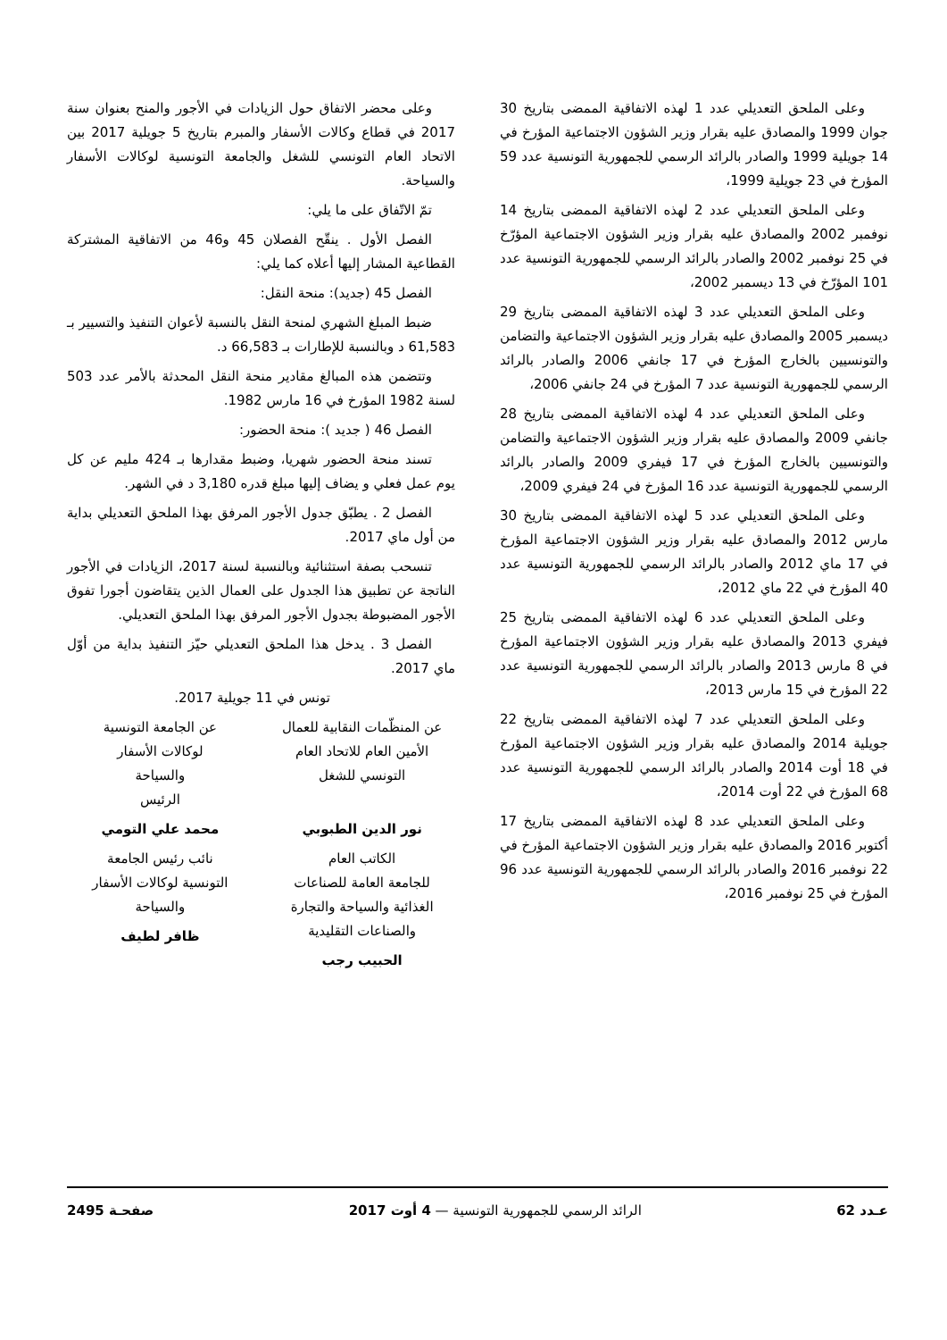وعلى الملحق التعديلي عدد 1 لهذه الاتفاقية الممضى بتاريخ 30 جوان 1999 والمصادق عليه بقرار وزير الشؤون الاجتماعية المؤرخ في 14 جويلية 1999 والصادر بالرائد الرسمي للجمهورية التونسية عدد 59 المؤرخ في 23 جويلية 1999،
وعلى الملحق التعديلي عدد 2 لهذه الاتفاقية الممضى بتاريخ 14 نوفمبر 2002 والمصادق عليه بقرار وزير الشؤون الاجتماعية المؤرّخ في 25 نوفمبر 2002 والصادر بالرائد الرسمي للجمهورية التونسية عدد 101 المؤرّخ في 13 ديسمبر 2002،
وعلى الملحق التعديلي عدد 3 لهذه الاتفاقية الممضى بتاريخ 29 ديسمبر 2005 والمصادق عليه بقرار وزير الشؤون الاجتماعية والتضامن والتونسيين بالخارج المؤرخ في 17 جانفي 2006 والصادر بالرائد الرسمي للجمهورية التونسية عدد 7 المؤرخ في 24 جانفي 2006،
وعلى الملحق التعديلي عدد 4 لهذه الاتفاقية الممضى بتاريخ 28 جانفي 2009 والمصادق عليه بقرار وزير الشؤون الاجتماعية والتضامن والتونسيين بالخارج المؤرخ في 17 فيفري 2009 والصادر بالرائد الرسمي للجمهورية التونسية عدد 16 المؤرخ في 24 فيفري 2009،
وعلى الملحق التعديلي عدد 5 لهذه الاتفاقية الممضى بتاريخ 30 مارس 2012 والمصادق عليه بقرار وزير الشؤون الاجتماعية المؤرخ في 17 ماي 2012 والصادر بالرائد الرسمي للجمهورية التونسية عدد 40 المؤرخ في 22 ماي 2012،
وعلى الملحق التعديلي عدد 6 لهذه الاتفاقية الممضى بتاريخ 25 فيفري 2013 والمصادق عليه بقرار وزير الشؤون الاجتماعية المؤرخ في 8 مارس 2013 والصادر بالرائد الرسمي للجمهورية التونسية عدد 22 المؤرخ في 15 مارس 2013،
وعلى الملحق التعديلي عدد 7 لهذه الاتفاقية الممضى بتاريخ 22 جويلية 2014 والمصادق عليه بقرار وزير الشؤون الاجتماعية المؤرخ في 18 أوت 2014 والصادر بالرائد الرسمي للجمهورية التونسية عدد 68 المؤرخ في 22 أوت 2014،
وعلى الملحق التعديلي عدد 8 لهذه الاتفاقية الممضى بتاريخ 17 أكتوبر 2016 والمصادق عليه بقرار وزير الشؤون الاجتماعية المؤرخ في 22 نوفمبر 2016 والصادر بالرائد الرسمي للجمهورية التونسية عدد 96 المؤرخ في 25 نوفمبر 2016،
وعلى محضر الاتفاق حول الزيادات في الأجور والمنح بعنوان سنة 2017 في قطاع وكالات الأسفار والمبرم بتاريخ 5 جويلية 2017 بين الاتحاد العام التونسي للشغل والجامعة التونسية لوكالات الأسفار والسياحة.
تمّ الاتّفاق على ما يلي:
الفصل الأول . ينقّح الفصلان 45 و46 من الاتفاقية المشتركة القطاعية المشار إليها أعلاه كما يلي:
الفصل 45 (جديد): منحة النقل:
ضبط المبلغ الشهري لمنحة النقل بالنسبة لأعوان التنفيذ والتسيير بـ 61,583 د وبالنسبة للإطارات بـ 66,583 د.
وتتضمن هذه المبالغ مقادير منحة النقل المحدثة بالأمر عدد 503 لسنة 1982 المؤرخ في 16 مارس 1982.
الفصل 46 ( جديد ): منحة الحضور:
تسند منحة الحضور شهريا، وضبط مقدارها بـ 424 مليم عن كل يوم عمل فعلي و يضاف إليها مبلغ قدره 3,180 د في الشهر.
الفصل 2 . يطبّق جدول الأجور المرفق بهذا الملحق التعديلي بداية من أول ماي 2017.
تنسحب بصفة استثنائية وبالنسبة لسنة 2017، الزيادات في الأجور الناتجة عن تطبيق هذا الجدول على العمال الذين يتقاضون أجورا تفوق الأجور المضبوطة بجدول الأجور المرفق بهذا الملحق التعديلي.
الفصل 3 . يدخل هذا الملحق التعديلي حيّز التنفيذ بداية من أوّل ماي 2017.
تونس في 11 جويلية 2017.
عن المنظّمات النقابية للعمال
الأمين العام للاتحاد العام
التونسي للشغل
نور الدين الطبوبي
الكاتب العام
للجامعة العامة للصناعات
الغذائية والسياحة والتجارة
والصناعات التقليدية
الحبيب رجب
عن الجامعة التونسية
لوكالات الأسفار
والسياحة
الرئيس
محمد علي التومي
نائب رئيس الجامعة
التونسية لوكالات الأسفار
والسياحة
ظافر لطيف
عـدد 62 الرائد الرسمي للجمهورية التونسية — 4 أوت 2017 صفحـة 2495